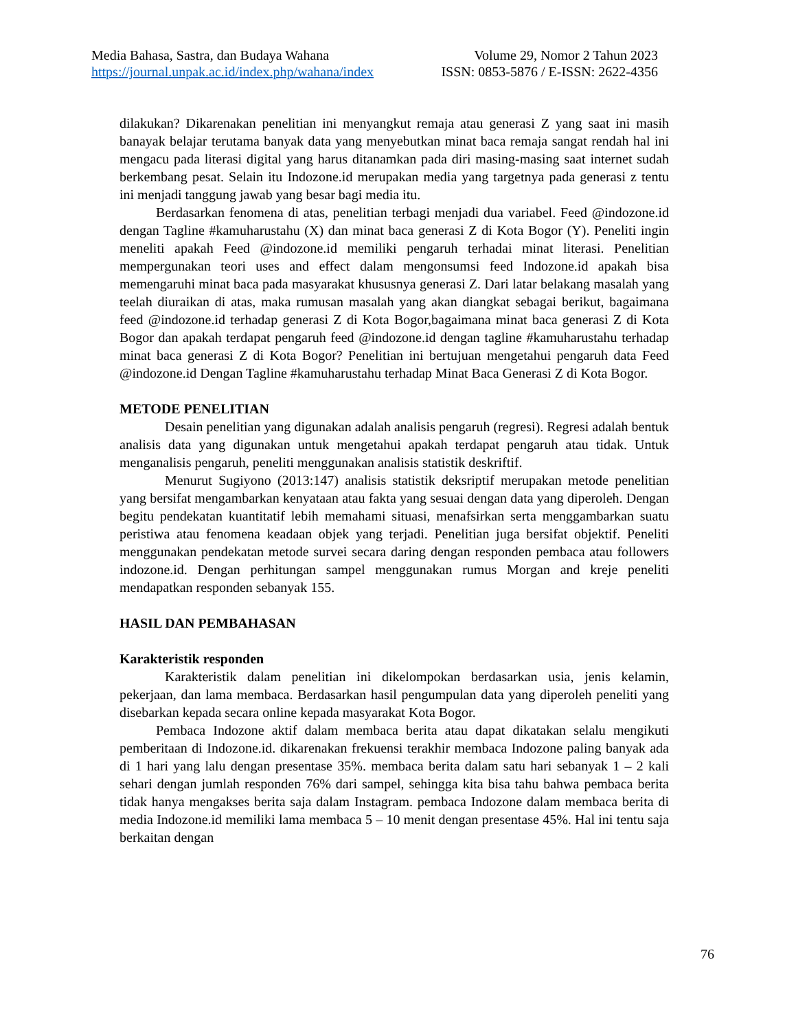Media Bahasa, Sastra, dan Budaya Wahana
https://journal.unpak.ac.id/index.php/wahana/index
Volume 29, Nomor 2 Tahun 2023
ISSN: 0853-5876 / E-ISSN: 2622-4356
dilakukan? Dikarenakan penelitian ini menyangkut remaja atau generasi Z yang saat ini masih banayak belajar terutama banyak data yang menyebutkan minat baca remaja sangat rendah hal ini mengacu pada literasi digital yang harus ditanamkan pada diri masing-masing saat internet sudah berkembang pesat. Selain itu Indozone.id merupakan media yang targetnya pada generasi z tentu ini menjadi tanggung jawab yang besar bagi media itu.
Berdasarkan fenomena di atas, penelitian terbagi menjadi dua variabel. Feed @indozone.id dengan Tagline #kamuharustahu (X) dan minat baca generasi Z di Kota Bogor (Y). Peneliti ingin meneliti apakah Feed @indozone.id memiliki pengaruh terhadai minat literasi. Penelitian mempergunakan teori uses and effect dalam mengonsumsi feed Indozone.id apakah bisa memengaruhi minat baca pada masyarakat khususnya generasi Z. Dari latar belakang masalah yang teelah diuraikan di atas, maka rumusan masalah yang akan diangkat sebagai berikut, bagaimana feed @indozone.id terhadap generasi Z di Kota Bogor,bagaimana minat baca generasi Z di Kota Bogor dan apakah terdapat pengaruh feed @indozone.id dengan tagline #kamuharustahu terhadap minat baca generasi Z di Kota Bogor? Penelitian ini bertujuan mengetahui pengaruh data Feed @indozone.id Dengan Tagline #kamuharustahu terhadap Minat Baca Generasi Z di Kota Bogor.
METODE PENELITIAN
Desain penelitian yang digunakan adalah analisis pengaruh (regresi). Regresi adalah bentuk analisis data yang digunakan untuk mengetahui apakah terdapat pengaruh atau tidak. Untuk menganalisis pengaruh, peneliti menggunakan analisis statistik deskriftif.
Menurut Sugiyono (2013:147) analisis statistik deksriptif merupakan metode penelitian yang bersifat mengambarkan kenyataan atau fakta yang sesuai dengan data yang diperoleh. Dengan begitu pendekatan kuantitatif lebih memahami situasi, menafsirkan serta menggambarkan suatu peristiwa atau fenomena keadaan objek yang terjadi. Penelitian juga bersifat objektif. Peneliti menggunakan pendekatan metode survei secara daring dengan responden pembaca atau followers indozone.id. Dengan perhitungan sampel menggunakan rumus Morgan and kreje peneliti mendapatkan responden sebanyak 155.
HASIL DAN PEMBAHASAN
Karakteristik responden
Karakteristik dalam penelitian ini dikelompokan berdasarkan usia, jenis kelamin, pekerjaan, dan lama membaca. Berdasarkan hasil pengumpulan data yang diperoleh peneliti yang disebarkan kepada secara online kepada masyarakat Kota Bogor.
Pembaca Indozone aktif dalam membaca berita atau dapat dikatakan selalu mengikuti pemberitaan di Indozone.id. dikarenakan frekuensi terakhir membaca Indozone paling banyak ada di 1 hari yang lalu dengan presentase 35%. membaca berita dalam satu hari sebanyak 1 – 2 kali sehari dengan jumlah responden 76% dari sampel, sehingga kita bisa tahu bahwa pembaca berita tidak hanya mengakses berita saja dalam Instagram. pembaca Indozone dalam membaca berita di media Indozone.id memiliki lama membaca 5 – 10 menit dengan presentase 45%. Hal ini tentu saja berkaitan dengan
76